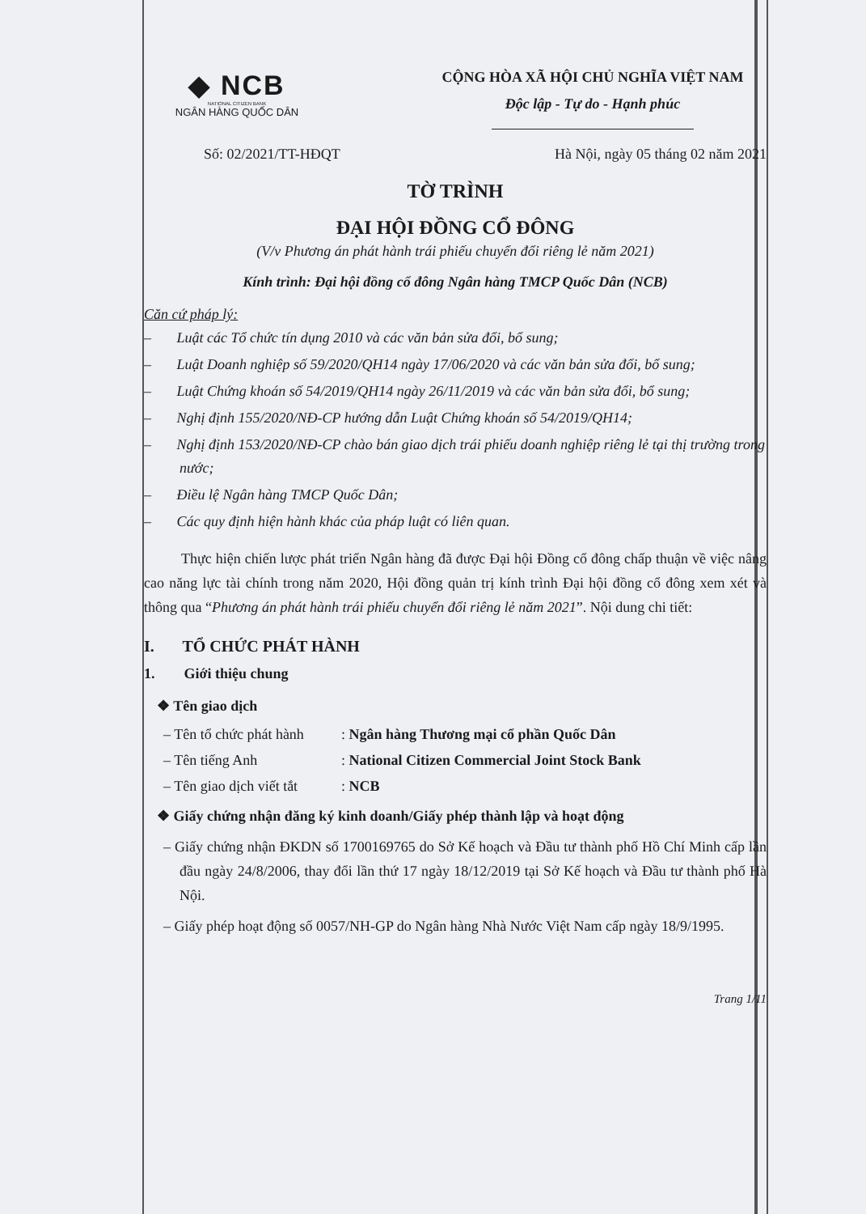◆ NCB
NATIONAL CITIZEN BANK
NGÂN HÀNG QUỐC DÂN
CỘNG HÒA XÃ HỘI CHỦ NGHĨA VIỆT NAM
Độc lập - Tự do - Hạnh phúc
Số: 02/2021/TT-HĐQT Hà Nội, ngày 05 tháng 02 năm 2021
TỜ TRÌNH
ĐẠI HỘI ĐỒNG CỔ ĐÔNG
(V/v Phương án phát hành trái phiếu chuyển đổi riêng lẻ năm 2021)
Kính trình: Đại hội đồng cổ đông Ngân hàng TMCP Quốc Dân (NCB)
Căn cứ pháp lý:
– Luật các Tổ chức tín dụng 2010 và các văn bản sửa đổi, bổ sung;
– Luật Doanh nghiệp số 59/2020/QH14 ngày 17/06/2020 và các văn bản sửa đổi, bổ sung;
– Luật Chứng khoán số 54/2019/QH14 ngày 26/11/2019 và các văn bản sửa đổi, bổ sung;
– Nghị định 155/2020/NĐ-CP hướng dẫn Luật Chứng khoán số 54/2019/QH14;
– Nghị định 153/2020/NĐ-CP chào bán giao dịch trái phiếu doanh nghiệp riêng lẻ tại thị trường trong nước;
– Điều lệ Ngân hàng TMCP Quốc Dân;
– Các quy định hiện hành khác của pháp luật có liên quan.
Thực hiện chiến lược phát triển Ngân hàng đã được Đại hội Đồng cổ đông chấp thuận về việc nâng cao năng lực tài chính trong năm 2020, Hội đồng quản trị kính trình Đại hội đồng cổ đông xem xét và thông qua “Phương án phát hành trái phiếu chuyển đổi riêng lẻ năm 2021”. Nội dung chi tiết:
I. TỔ CHỨC PHÁT HÀNH
1. Giới thiệu chung
❖ Tên giao dịch
– Tên tổ chức phát hành: Ngân hàng Thương mại cổ phần Quốc Dân
– Tên tiếng Anh: National Citizen Commercial Joint Stock Bank
– Tên giao dịch viết tắt: NCB
❖ Giấy chứng nhận đăng ký kinh doanh/Giấy phép thành lập và hoạt động
– Giấy chứng nhận ĐKDN số 1700169765 do Sở Kế hoạch và Đầu tư thành phố Hồ Chí Minh cấp lần đầu ngày 24/8/2006, thay đổi lần thứ 17 ngày 18/12/2019 tại Sở Kế hoạch và Đầu tư thành phố Hà Nội.
– Giấy phép hoạt động số 0057/NH-GP do Ngân hàng Nhà Nước Việt Nam cấp ngày 18/9/1995.
Trang 1/11